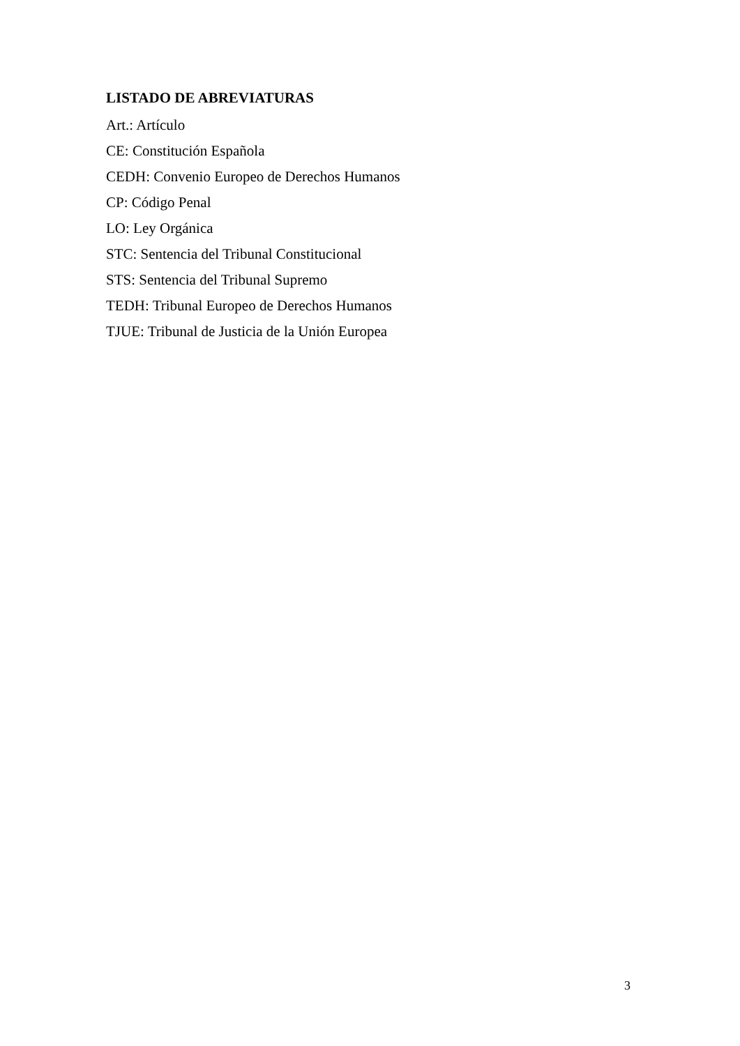LISTADO DE ABREVIATURAS
Art.: Artículo
CE: Constitución Española
CEDH: Convenio Europeo de Derechos Humanos
CP: Código Penal
LO: Ley Orgánica
STC: Sentencia del Tribunal Constitucional
STS: Sentencia del Tribunal Supremo
TEDH: Tribunal Europeo de Derechos Humanos
TJUE: Tribunal de Justicia de la Unión Europea
3